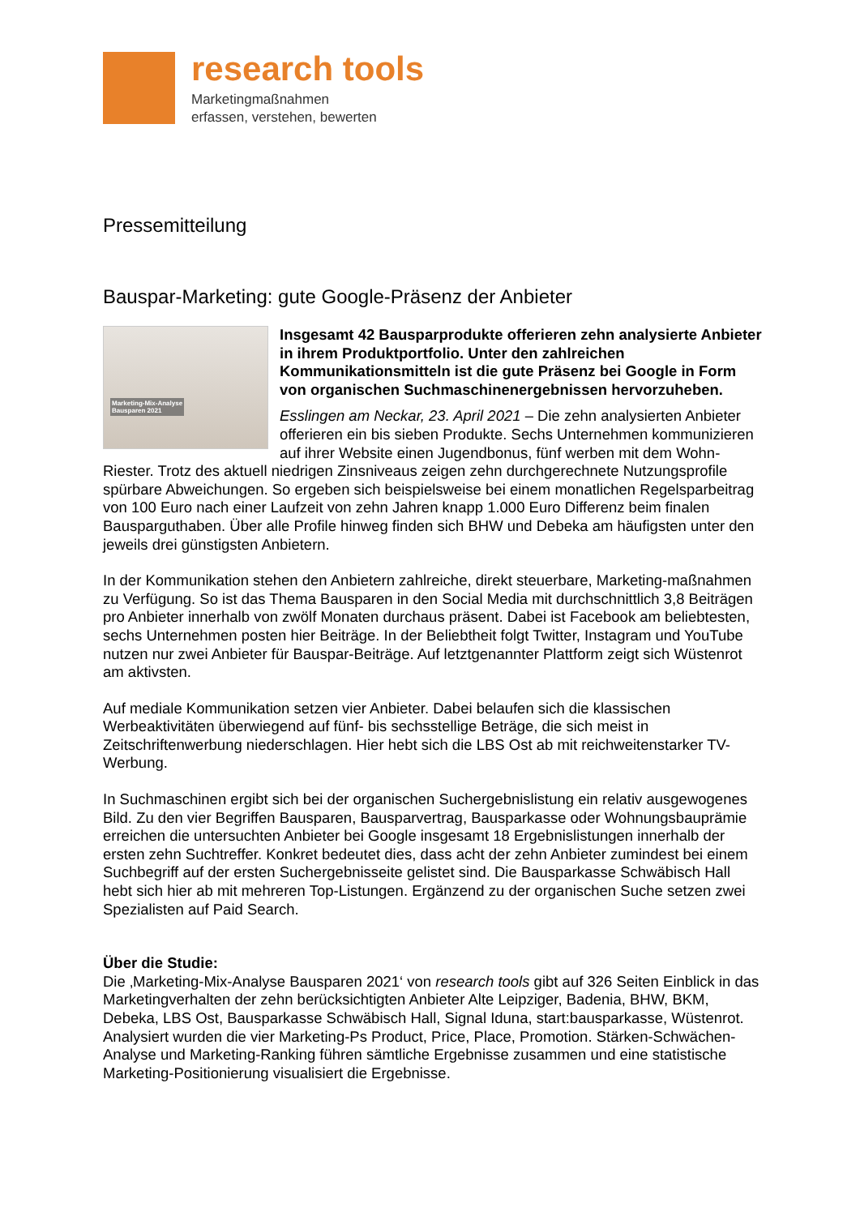research tools
Marketingmaßnahmen
erfassen, verstehen, bewerten
Pressemitteilung
Bauspar-Marketing: gute Google-Präsenz der Anbieter
Marketing-Mix-Analyse
Bausparen 2021
Insgesamt 42 Bausparprodukte offerieren zehn analysierte Anbieter in ihrem Produktportfolio. Unter den zahlreichen Kommunikationsmitteln ist die gute Präsenz bei Google in Form von organischen Suchmaschinenergebnissen hervorzuheben.
Esslingen am Neckar, 23. April 2021 – Die zehn analysierten Anbieter offerieren ein bis sieben Produkte. Sechs Unternehmen kommunizieren auf ihrer Website einen Jugendbonus, fünf werben mit dem Wohn-Riester. Trotz des aktuell niedrigen Zinsniveaus zeigen zehn durchgerechnete Nutzungsprofile spürbare Abweichungen. So ergeben sich beispielsweise bei einem monatlichen Regelsparbeitrag von 100 Euro nach einer Laufzeit von zehn Jahren knapp 1.000 Euro Differenz beim finalen Bausparguthaben. Über alle Profile hinweg finden sich BHW und Debeka am häufigsten unter den jeweils drei günstigsten Anbietern.
In der Kommunikation stehen den Anbietern zahlreiche, direkt steuerbare, Marketing-maßnahmen zu Verfügung. So ist das Thema Bausparen in den Social Media mit durchschnittlich 3,8 Beiträgen pro Anbieter innerhalb von zwölf Monaten durchaus präsent. Dabei ist Facebook am beliebtesten, sechs Unternehmen posten hier Beiträge. In der Beliebtheit folgt Twitter, Instagram und YouTube nutzen nur zwei Anbieter für Bauspar-Beiträge. Auf letztgenannter Plattform zeigt sich Wüstenrot am aktivsten.
Auf mediale Kommunikation setzen vier Anbieter. Dabei belaufen sich die klassischen Werbeaktivitäten überwiegend auf fünf- bis sechsstellige Beträge, die sich meist in Zeitschriftenwerbung niederschlagen. Hier hebt sich die LBS Ost ab mit reichweitenstarker TV-Werbung.
In Suchmaschinen ergibt sich bei der organischen Suchergebnislistung ein relativ ausgewogenes Bild. Zu den vier Begriffen Bausparen, Bausparvertrag, Bausparkasse oder Wohnungsbauprämie erreichen die untersuchten Anbieter bei Google insgesamt 18 Ergebnislistungen innerhalb der ersten zehn Suchtreffer. Konkret bedeutet dies, dass acht der zehn Anbieter zumindest bei einem Suchbegriff auf der ersten Suchergebnisseite gelistet sind. Die Bausparkasse Schwäbisch Hall hebt sich hier ab mit mehreren Top-Listungen. Ergänzend zu der organischen Suche setzen zwei Spezialisten auf Paid Search.
Über die Studie:
Die ‚Marketing-Mix-Analyse Bausparen 2021‘ von research tools gibt auf 326 Seiten Einblick in das Marketingverhalten der zehn berücksichtigten Anbieter Alte Leipziger, Badenia, BHW, BKM, Debeka, LBS Ost, Bausparkasse Schwäbisch Hall, Signal Iduna, start:bausparkasse, Wüstenrot. Analysiert wurden die vier Marketing-Ps Product, Price, Place, Promotion. Stärken-Schwächen-Analyse und Marketing-Ranking führen sämtliche Ergebnisse zusammen und eine statistische Marketing-Positionierung visualisiert die Ergebnisse.